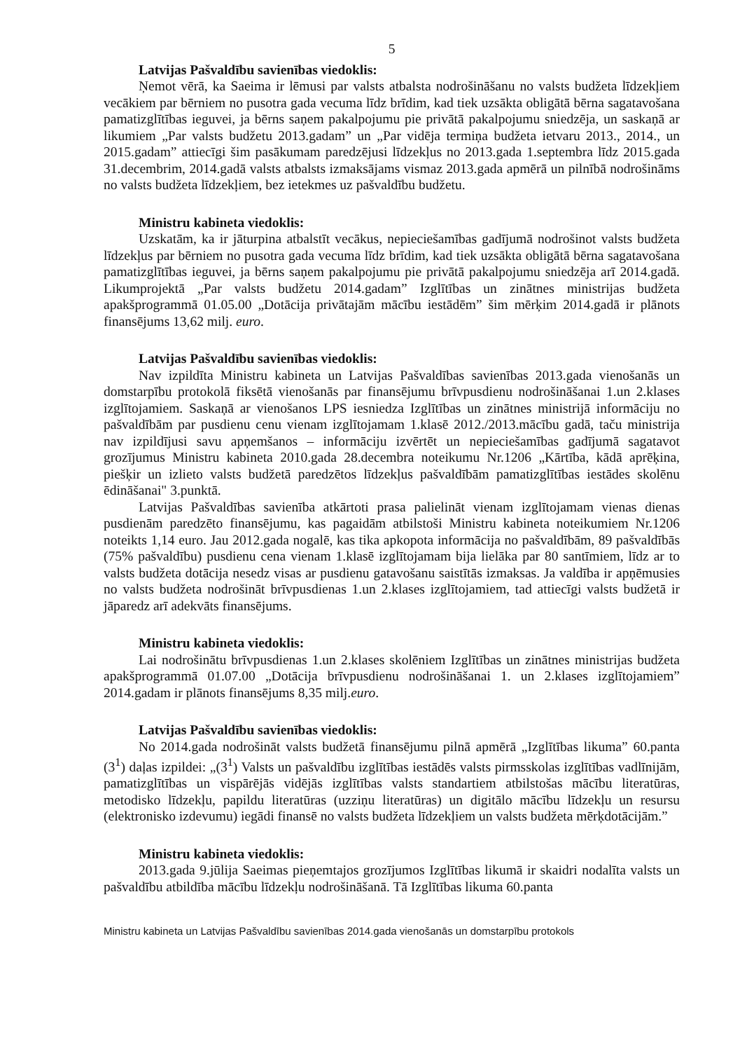5
Latvijas Pašvaldību savienības viedoklis:
Ņemot vērā, ka Saeima ir lēmusi par valsts atbalsta nodrošināšanu no valsts budžeta līdzekļiem vecākiem par bērniem no pusotra gada vecuma līdz brīdim, kad tiek uzsākta obligātā bērna sagatavošana pamatizglītības ieguvei, ja bērns saņem pakalpojumu pie privātā pakalpojumu sniedzēja, un saskaņā ar likumiem „Par valsts budžetu 2013.gadam” un „Par vidēja termiņa budžeta ietvaru 2013., 2014., un 2015.gadam” attiecīgi šim pasākumam paredzējusi līdzekļus no 2013.gada 1.septembra līdz 2015.gada 31.decembrim, 2014.gadā valsts atbalsts izmaksājams vismaz 2013.gada apmērā un pilnībā nodrošināms no valsts budžeta līdzekļiem, bez ietekmes uz pašvaldību budžetu.
Ministru kabineta viedoklis:
Uzskatām, ka ir jāturpina atbalstīt vecākus, nepieciešamības gadījumā nodrošinot valsts budžeta līdzekļus par bērniem no pusotra gada vecuma līdz brīdim, kad tiek uzsākta obligātā bērna sagatavošana pamatizglītības ieguvei, ja bērns saņem pakalpojumu pie privātā pakalpojumu sniedzēja arī 2014.gadā. Likumprojektā „Par valsts budžetu 2014.gadam” Izglītības un zinātnes ministrijas budžeta apakšprogrammā 01.05.00 „Dotācija privātajām mācību iestādēm” šim mērķim 2014.gadā ir plānots finansējums 13,62 milj. euro.
Latvijas Pašvaldību savienības viedoklis:
Nav izpildīta Ministru kabineta un Latvijas Pašvaldības savienības 2013.gada vienošanās un domstarpību protokolā fiksētā vienošanās par finansējumu brīvpusdienu nodrošināšanai 1.un 2.klases izglītojamiem. Saskaņā ar vienošanos LPS iesniedza Izglītības un zinātnes ministrijā informāciju no pašvaldībām par pusdienu cenu vienam izglītojamam 1.klasē 2012./2013.mācību gadā, taču ministrija nav izpildījusi savu apņemšanos – informāciju izvērtēt un nepieciešamības gadījumā sagatavot grozījumus Ministru kabineta 2010.gada 28.decembra noteikumu Nr.1206 „Kārtība, kādā aprēķina, piešķir un izlieto valsts budžetā paredzētos līdzekļus pašvaldībām pamatizglītības iestādes skolēnu ēdināšanai" 3.punktā.
Latvijas Pašvaldības savienība atkārtoti prasa palielināt vienam izglītojamam vienas dienas pusdienām paredzēto finansējumu, kas pagaidām atbilstoši Ministru kabineta noteikumiem Nr.1206 noteikts 1,14 euro. Jau 2012.gada nogalē, kas tika apkopota informācija no pašvaldībām, 89 pašvaldībās (75% pašvaldību) pusdienu cena vienam 1.klasē izglītojamam bija lielāka par 80 santīmiem, līdz ar to valsts budžeta dotācija nesedz visas ar pusdienu gatavošanu saistītās izmaksas. Ja valdība ir apņēmusies no valsts budžeta nodrošināt brīvpusdienas 1.un 2.klases izglītojamiem, tad attiecīgi valsts budžetā ir jāparedz arī adekvāts finansējums.
Ministru kabineta viedoklis:
Lai nodrošinātu brīvpusdienas 1.un 2.klases skolēniem Izglītības un zinātnes ministrijas budžeta apakšprogrammā 01.07.00 „Dotācija brīvpusdienu nodrošināšanai 1. un 2.klases izglītojamiem” 2014.gadam ir plānots finansējums 8,35 milj.euro.
Latvijas Pašvaldību savienības viedoklis:
No 2014.gada nodrošināt valsts budžetā finansējumu pilnā apmērā „Izglītības likuma” 60.panta (3<sup>1</sup>) daļas izpildei: „(3<sup>1</sup>) Valsts un pašvaldību izglītības iestādēs valsts pirmsskolas izglītības vadlīnijām, pamatizglītības un vispārējās vidējās izglītības valsts standartiem atbilstošas mācību literatūras, metodisko līdzekļu, papildu literatūras (uzziņu literatūras) un digitālo mācību līdzekļu un resursu (elektronisko izdevumu) iegādi finansē no valsts budžeta līdzekļiem un valsts budžeta mērķdotācijām.”
Ministru kabineta viedoklis:
2013.gada 9.jūlija Saeimas pieņemtajos grozījumos Izglītības likumā ir skaidri nodalīta valsts un pašvaldību atbildība mācību līdzekļu nodrošināšanā. Tā Izglītības likuma 60.panta
Ministru kabineta un Latvijas Pašvaldību savienības 2014.gada vienošanās un domstarpību protokols